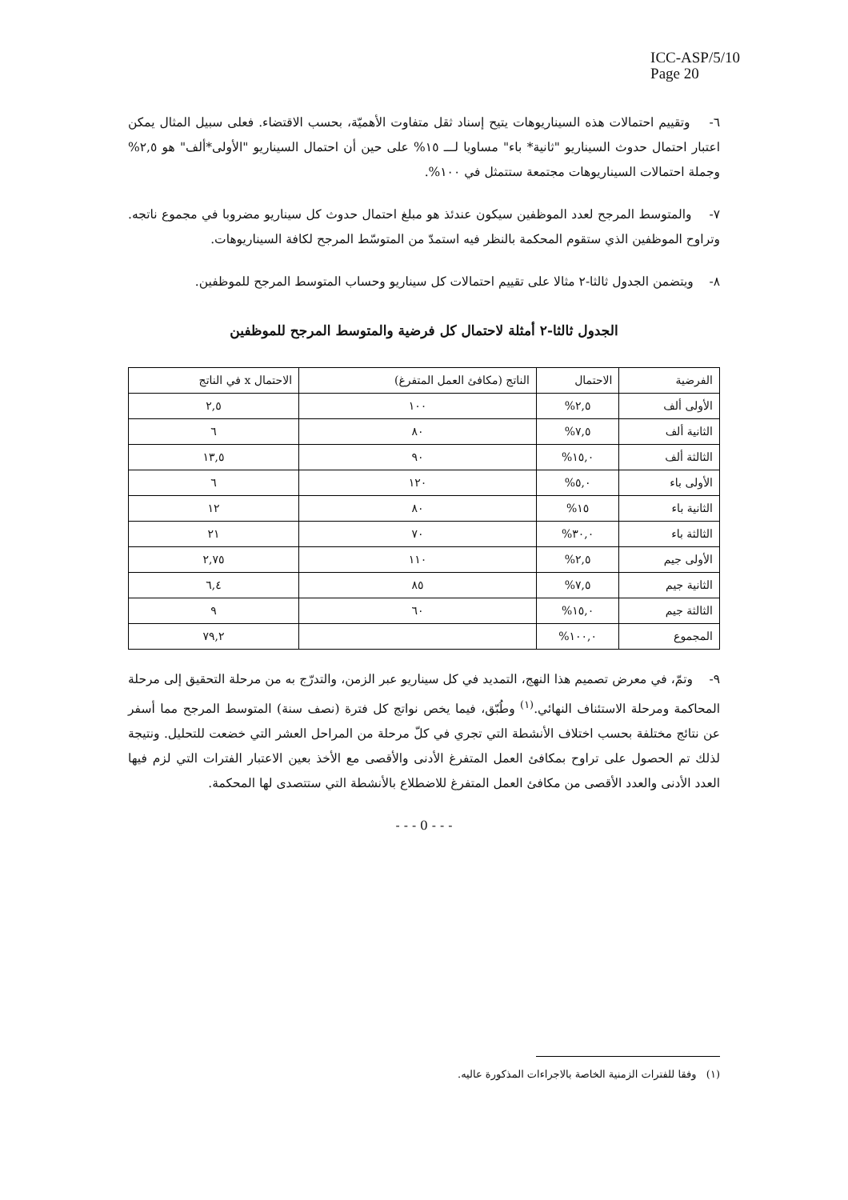ICC-ASP/5/10
Page 20
٦- وتقييم احتمالات هذه السيناريوهات يتيح إسناد ثقل متفاوت الأهميّة، بحسب الاقتضاء. فعلى سبيل المثال يمكن اعتبار احتمال حدوث السيناريو "ثانية* باء" مساويا لـــ ١٥% على حين أن احتمال السيناريو "الأولى*ألف" هو ٢,٥% وجملة احتمالات السيناريوهات مجتمعة ستتمثل في ١٠٠%.
٧- والمتوسط المرجح لعدد الموظفين سيكون عندئذ هو مبلغ احتمال حدوث كل سيناريو مضروبا في مجموع ناتجه. وتراوح الموظفين الذي ستقوم المحكمة بالنظر فيه استمدّ من المتوسّط المرجح لكافة السيناريوهات.
٨- ويتضمن الجدول ثالثا-٢ مثالا على تقييم احتمالات كل سيناريو وحساب المتوسط المرجح للموظفين.
الجدول ثالثا-٢ أمثلة لاحتمال كل فرضية والمتوسط المرجح للموظفين
| الفرضية | الاحتمال | الناتج (مكافئ العمل المتفرغ) | الاحتمال x في الناتج |
| --- | --- | --- | --- |
| الأولى ألف | ٢,٥% | ١٠٠ | ٢,٥ |
| الثانية ألف | ٧,٥% | ٨٠ | ٦ |
| الثالثة ألف | ١٥,٠% | ٩٠ | ١٣,٥ |
| الأولى باء | ٥,٠% | ١٢٠ | ٦ |
| الثانية باء | ١٥% | ٨٠ | ١٢ |
| الثالثة باء | ٣٠,٠% | ٧٠ | ٢١ |
| الأولى جيم | ٢,٥% | ١١٠ | ٢,٧٥ |
| الثانية جيم | ٧,٥% | ٨٥ | ٦,٤ |
| الثالثة جيم | ١٥,٠% | ٦٠ | ٩ |
| المجموع | ١٠٠,٠% | | ٧٩,٢ |
٩- وتمّ، في معرض تصميم هذا النهج، التمديد في كل سيناريو عبر الزمن، والتدرّج به من مرحلة التحقيق إلى مرحلة المحاكمة ومرحلة الاستئناف النهائي.<sup>(١)</sup> وطُبّق، فيما يخص نواتج كل فترة (نصف سنة) المتوسط المرجح مما أسفر عن نتائج مختلفة بحسب اختلاف الأنشطة التي تجري في كلّ مرحلة من المراحل العشر التي خضعت للتحليل. ونتيجة لذلك تم الحصول على تراوح بمكافئ العمل المتفرغ الأدنى والأقصى مع الأخذ بعين الاعتبار الفترات التي لزم فيها العدد الأدنى والعدد الأقصى من مكافئ العمل المتفرغ للاضطلاع بالأنشطة التي ستتصدى لها المحكمة.
- - - 0 - - -
(١) وفقا للفترات الزمنية الخاصة بالاجراءات المذكورة عاليه.